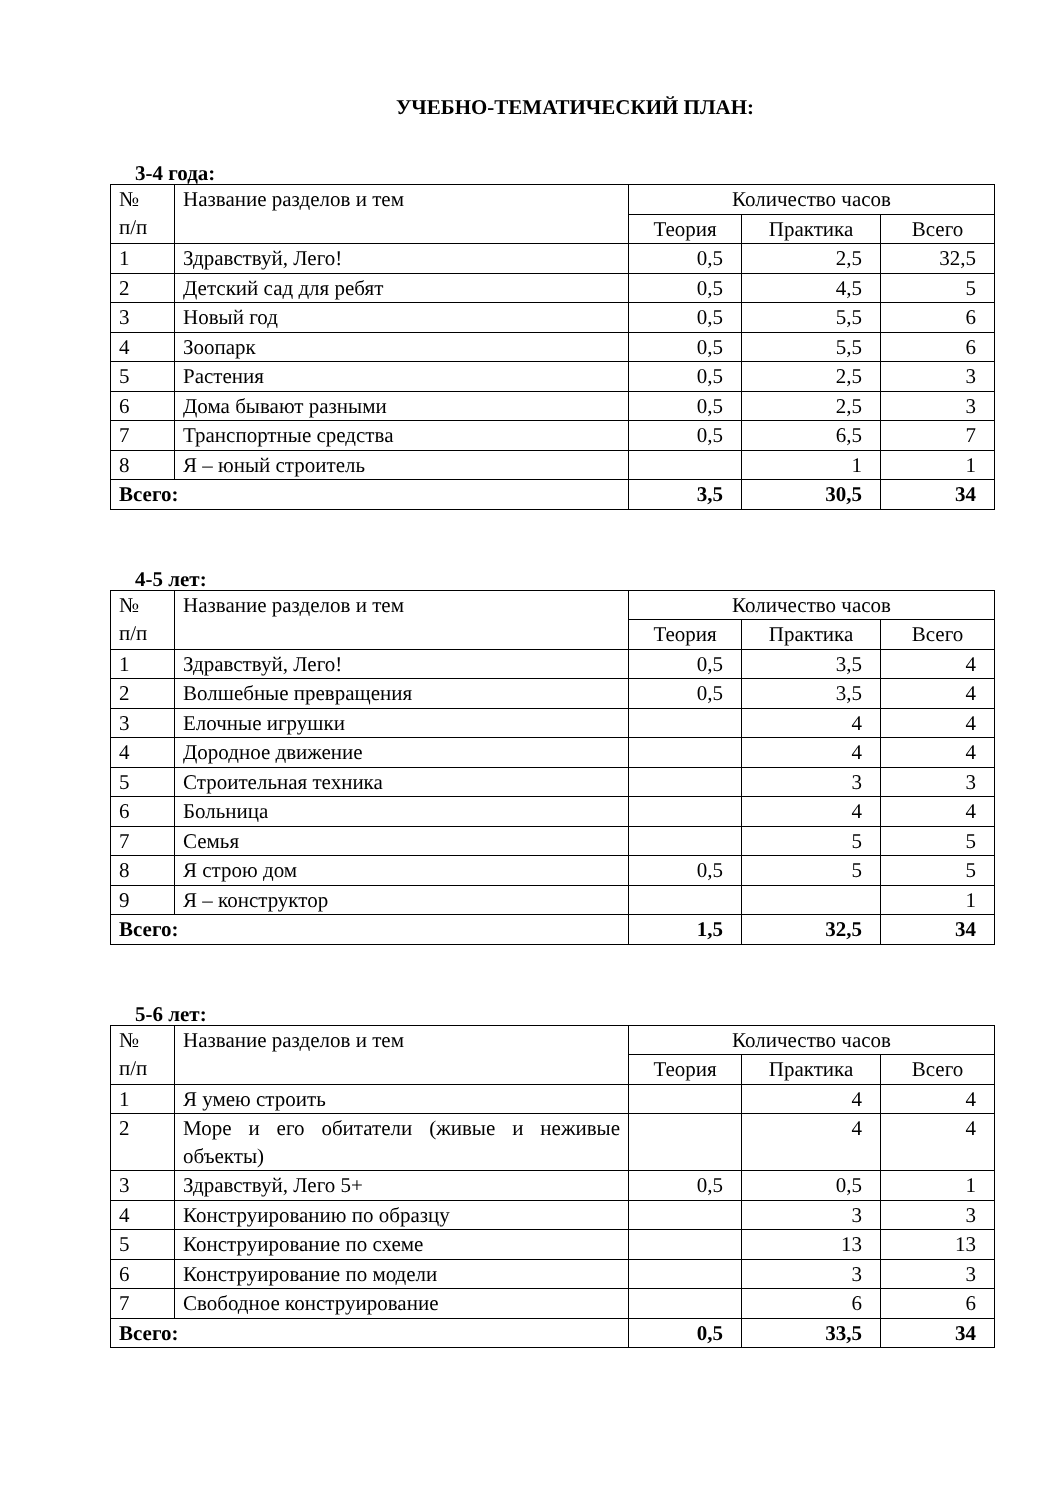УЧЕБНО-ТЕМАТИЧЕСКИЙ ПЛАН:
3-4 года:
| № п/п | Название разделов и тем | Количество часов | | |
| | | Теория | Практика | Всего |
| 1 | Здравствуй, Лего! | 0,5 | 2,5 | 32,5 |
| 2 | Детский сад для ребят | 0,5 | 4,5 | 5 |
| 3 | Новый год | 0,5 | 5,5 | 6 |
| 4 | Зоопарк | 0,5 | 5,5 | 6 |
| 5 | Растения | 0,5 | 2,5 | 3 |
| 6 | Дома бывают разными | 0,5 | 2,5 | 3 |
| 7 | Транспортные средства | 0,5 | 6,5 | 7 |
| 8 | Я – юный строитель | | 1 | 1 |
| Всего: | | 3,5 | 30,5 | 34 |
4-5 лет:
| № п/п | Название разделов и тем | Количество часов | | |
| | | Теория | Практика | Всего |
| 1 | Здравствуй, Лего! | 0,5 | 3,5 | 4 |
| 2 | Волшебные превращения | 0,5 | 3,5 | 4 |
| 3 | Елочные игрушки | | 4 | 4 |
| 4 | Дородное движение | | 4 | 4 |
| 5 | Строительная техника | | 3 | 3 |
| 6 | Больница | | 4 | 4 |
| 7 | Семья | | 5 | 5 |
| 8 | Я строю дом | 0,5 | 5 | 5 |
| 9 | Я – конструктор | | | 1 |
| Всего: | | 1,5 | 32,5 | 34 |
5-6 лет:
| № п/п | Название разделов и тем | Количество часов | | |
| | | Теория | Практика | Всего |
| 1 | Я умею строить | | 4 | 4 |
| 2 | Море и его обитатели (живые и неживые объекты) | | 4 | 4 |
| 3 | Здравствуй, Лего 5+ | 0,5 | 0,5 | 1 |
| 4 | Конструированию по образцу | | 3 | 3 |
| 5 | Конструирование по схеме | | 13 | 13 |
| 6 | Конструирование по модели | | 3 | 3 |
| 7 | Свободное конструирование | | 6 | 6 |
| Всего: | | 0,5 | 33,5 | 34 |